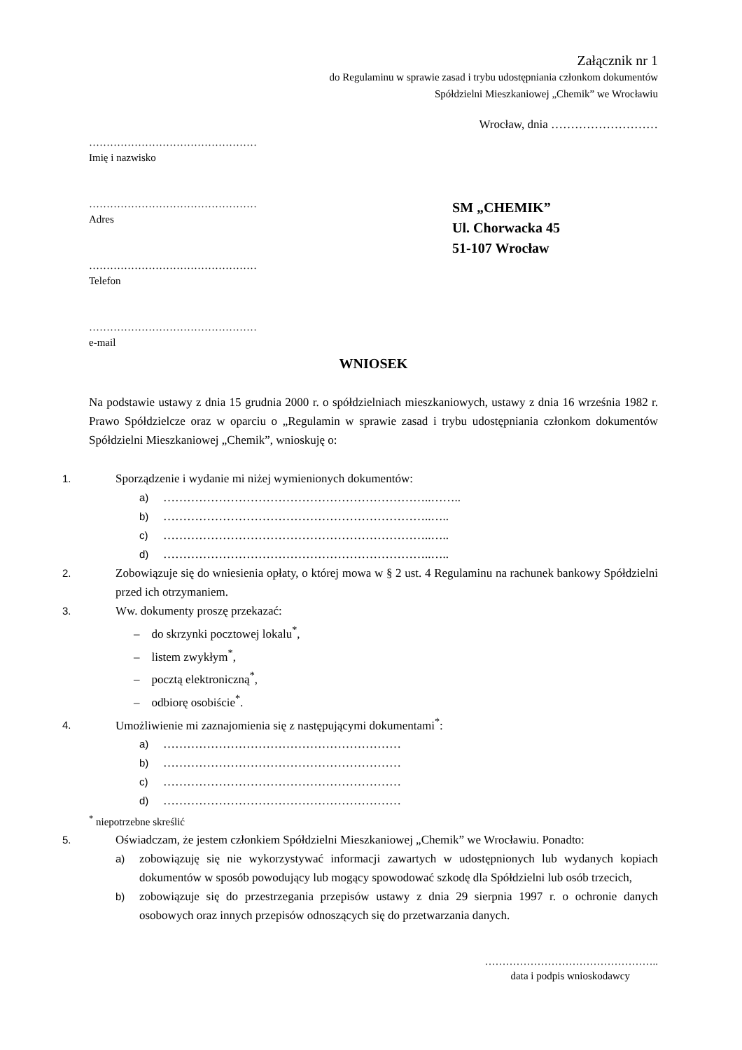Załącznik nr 1
do Regulaminu w sprawie zasad i trybu udostępniania członkom dokumentów
Spółdzielni Mieszkaniowej „Chemik” we Wrocławiu
Wrocław, dnia ………………………
…………………………………………
Imię i nazwisko
…………………………………………
Adres
…………………………………………
Telefon
…………………………………………
e-mail
SM „CHEMIK”
Ul. Chorwacka 45
51-107 Wrocław
WNIOSEK
Na podstawie ustawy z dnia 15 grudnia 2000 r. o spółdzielniach mieszkaniowych, ustawy z dnia 16 września 1982 r. Prawo Spółdzielcze oraz w oparciu o „Regulamin w sprawie zasad i trybu udostępniania członkom dokumentów Spółdzielni Mieszkaniowej „Chemik”, wnioskuję o:
1. Sporządzenie i wydanie mi niżej wymienionych dokumentów:
a) …………………………………………………………..……..
b) …………………………………………………………..…..
c) …………………………………………………………..…..
d) …………………………………………………………..…..
2. Zobowiązuje się do wniesienia opłaty, o której mowa w § 2 ust. 4 Regulaminu na rachunek bankowy Spółdzielni przed ich otrzymaniem.
3. Ww. dokumenty proszę przekazać:
– do skrzynki pocztowej lokalu<sup>*</sup>,
– listem zwykłym<sup>*</sup>,
– pocztą elektroniczną<sup>*</sup>,
– odbiorę osobiście<sup>*</sup>.
4. Umożliwienie mi zaznajomienia się z następującymi dokumentami<sup>*</sup>:
a) ……………………………………………………
b) ……………………………………………………
c) ……………………………………………………
d) ……………………………………………………
<sup>*</sup> niepotrzebne skreślić
5. Oświadczam, że jestem członkiem Spółdzielni Mieszkaniowej „Chemik” we Wrocławiu. Ponadto:
a) zobowiązuję się nie wykorzystywać informacji zawartych w udostępnionych lub wydanych kopiach dokumentów w sposób powodujący lub mogący spowodować szkodę dla Spółdzielni lub osób trzecich,
b) zobowiązuje się do przestrzegania przepisów ustawy z dnia 29 sierpnia 1997 r. o ochronie danych osobowych oraz innych przepisów odnoszących się do przetwarzania danych.
…………………………………………..
data i podpis wnioskodawcy